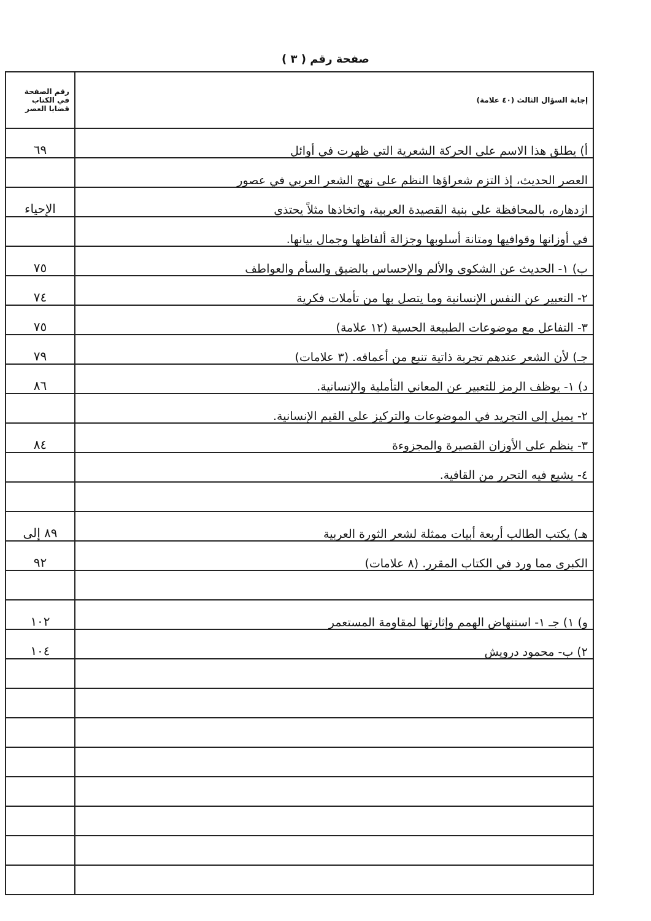صفحة رقم ( ٣ )
| إجابة السؤال الثالث (٤٠ علامة) | رقم الصفحة في الكتاب قضايا العصر |
| --- | --- |
| أ) يطلق هذا الاسم على الحركة الشعرية التي ظهرت في أوائل | ٦٩ |
| العصر الحديث، إذ التزم شعراؤها النظم على نهج الشعر العربي في عصور | |
| ازدهاره، بالمحافظة على بنية القصيدة العربية، واتخاذها مثلاً يحتذى | الإحياء |
| في أوزانها وقوافيها ومتانة أسلوبها وجزالة ألفاظها وجمال بيانها. | |
| ب) ١- الحديث عن الشكوى والألم والإحساس بالضيق والسأم والعواطف | ٧٥ |
| ٢- التعبير عن النفس الإنسانية وما يتصل بها من تأملات فكرية | ٧٤ |
| ٣- التفاعل مع موضوعات الطبيعة الحسية (١٢ علامة) | ٧٥ |
| جـ) لأن الشعر عندهم تجربة ذاتية تنبع من أعماقه. (٣ علامات) | ٧٩ |
| د) ١- يوظف الرمز للتعبير عن المعاني التأملية والإنسانية. | ٨٦ |
| ٢- يميل إلى التجريد في الموضوعات والتركيز على القيم الإنسانية. | |
| ٣- ينظم على الأوزان القصيرة والمجزوءة | ٨٤ |
| ٤- يشيع فيه التحرر من القافية. | |
| هـ) يكتب الطالب أربعة أبيات ممثلة لشعر الثورة العربية | ٨٩ إلى |
| الكبرى مما ورد في الكتاب المقرر. (٨ علامات) | ٩٢ |
| و) ١) جـ ١- استنهاض الهمم وإثارتها لمقاومة المستعمر | ١٠٢ |
| ٢) ب- محمود درويش | ١٠٤ |